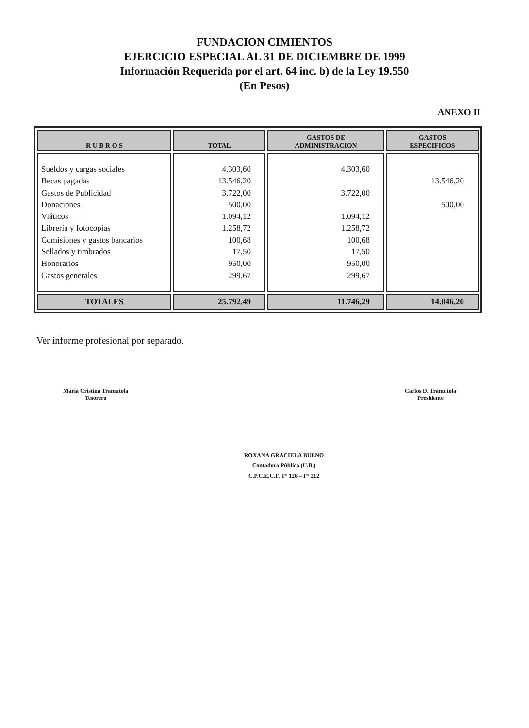FUNDACION CIMIENTOS
EJERCICIO ESPECIAL AL 31 DE DICIEMBRE DE 1999
Información Requerida por el art. 64 inc. b) de la Ley 19.550
(En Pesos)
ANEXO II
| R U B R O S | TOTAL | GASTOS DE ADMINISTRACION | GASTOS ESPECIFICOS |
| --- | --- | --- | --- |
| Sueldos y cargas sociales Becas pagadas Gastos de Publicidad Donaciones Viáticos Librería y fotocopias Comisiones y gastos bancarios Sellados y timbrados Honorarios Gastos generales | 4.303,60 13.546,20 3.722,00 500,00 1.094,12 1.258,72 100,68 17,50 950,00 299,67 | 4.303,60 3.722,00 1.094,12 1.258,72 100,68 17,50 950,00 299,67 | 13.546,20 500,00 |
| TOTALES | 25.792,49 | 11.746,29 | 14.046,20 |
Ver informe profesional por separado.
María Cristina Tramutola
Tesorero
Carlos D. Tramutola
Presidente
ROXANA GRACIELA BUENO
Contadora Pública (U.B.)
C.P.C.E.C.F. T° 126 – F° 212